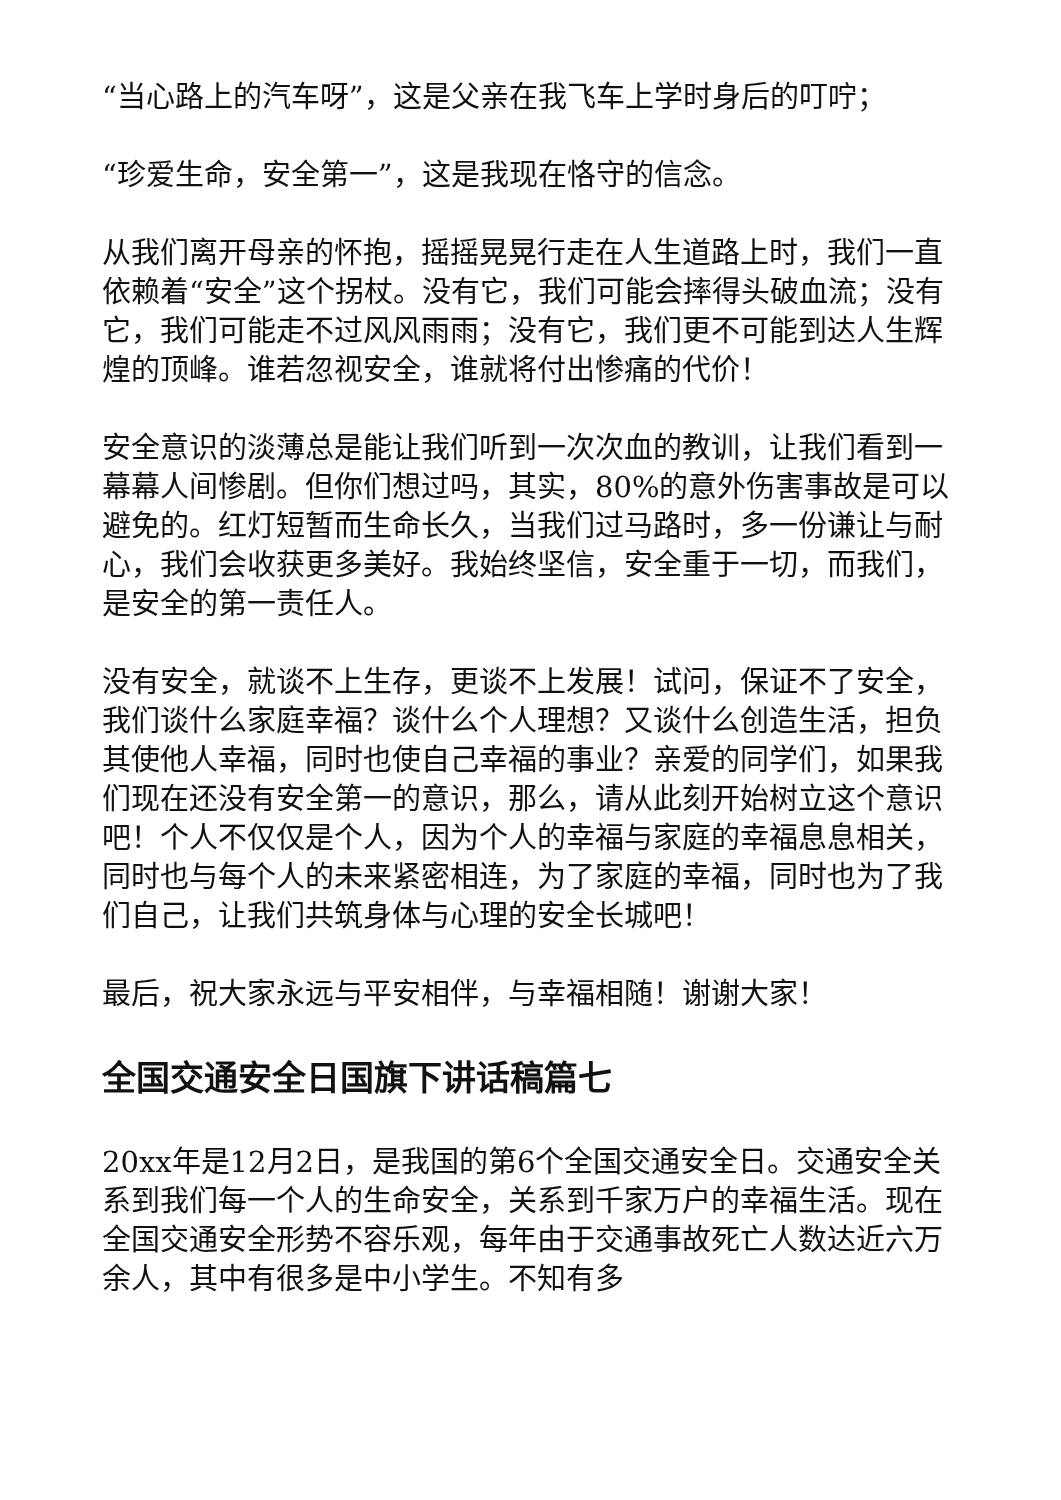“当心路上的汽车呀”，这是父亲在我飞车上学时身后的叮咛；
“珍爱生命，安全第一”，这是我现在恪守的信念。
从我们离开母亲的怀抱，摇摇晃晃行走在人生道路上时，我们一直依赖着“安全”这个拐杖。没有它，我们可能会摔得头破血流；没有它，我们可能走不过风风雨雨；没有它，我们更不可能到达人生辉煌的顶峰。谁若忽视安全，谁就将付出惨痛的代价！
安全意识的淡薄总是能让我们听到一次次血的教训，让我们看到一幕幕人间惨剧。但你们想过吗，其实，80%的意外伤害事故是可以避免的。红灯短暂而生命长久，当我们过马路时，多一份谦让与耐心，我们会收获更多美好。我始终坚信，安全重于一切，而我们，是安全的第一责任人。
没有安全，就谈不上生存，更谈不上发展！试问，保证不了安全，我们谈什么家庭幸福？谈什么个人理想？又谈什么创造生活，担负其使他人幸福，同时也使自己幸福的事业？亲爱的同学们，如果我们现在还没有安全第一的意识，那么，请从此刻开始树立这个意识吧！个人不仅仅是个人，因为个人的幸福与家庭的幸福息息相关，同时也与每个人的未来紧密相连，为了家庭的幸福，同时也为了我们自己，让我们共筑身体与心理的安全长城吧！
最后，祝大家永远与平安相伴，与幸福相随！谢谢大家！
全国交通安全日国旗下讲话稿篇七
20xx年是12月2日，是我国的第6个全国交通安全日。交通安全关系到我们每一个人的生命安全，关系到千家万户的幸福生活。现在全国交通安全形势不容乐观，每年由于交通事故死亡人数达近六万余人，其中有很多是中小学生。不知有多